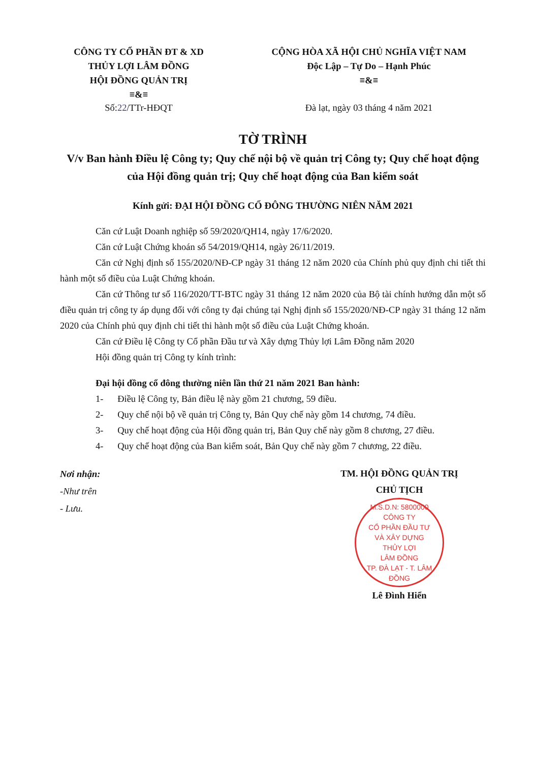CÔNG TY CỔ PHẦN ĐT & XD
THỦY LỢI LÂM ĐỒNG
HỘI ĐỒNG QUẢN TRỊ
≡&≡
CỘNG HÒA XÃ HỘI CHỦ NGHĨA VIỆT NAM
Độc Lập – Tự Do – Hạnh Phúc
≡&≡
Số:22/TTr-HĐQT Đà lạt, ngày 03 tháng 4 năm 2021
TỜ TRÌNH
V/v Ban hành Điều lệ Công ty; Quy chế nội bộ về quản trị Công ty; Quy chế hoạt động của Hội đồng quản trị; Quy chế hoạt động của Ban kiểm soát
Kính gửi: ĐẠI HỘI ĐỒNG CỔ ĐÔNG THƯỜNG NIÊN NĂM 2021
Căn cứ Luật Doanh nghiệp số 59/2020/QH14, ngày 17/6/2020.
Căn cứ Luật Chứng khoán số 54/2019/QH14, ngày 26/11/2019.
Căn cứ Nghị định số 155/2020/NĐ-CP ngày 31 tháng 12 năm 2020 của Chính phủ quy định chi tiết thi hành một số điều của Luật Chứng khoán.
Căn cứ Thông tư số 116/2020/TT-BTC ngày 31 tháng 12 năm 2020 của Bộ tài chính hướng dẫn một số điều quản trị công ty áp dụng đối với công ty đại chúng tại Nghị định số 155/2020/NĐ-CP ngày 31 tháng 12 năm 2020 của Chính phủ quy định chi tiết thi hành một số điều của Luật Chứng khoán.
Căn cứ Điều lệ Công ty Cổ phần Đầu tư và Xây dựng Thủy lợi Lâm Đồng năm 2020
Hội đồng quản trị Công ty kính trình:
Đại hội đồng cổ đông thường niên lần thứ 21 năm 2021 Ban hành:
1- Điều lệ Công ty, Bản điều lệ này gồm 21 chương, 59 điều.
2- Quy chế nội bộ về quản trị Công ty, Bản Quy chế này gồm 14 chương, 74 điều.
3- Quy chế hoạt động của Hội đồng quản trị, Bản Quy chế này gồm 8 chương, 27 điều.
4- Quy chế hoạt động của Ban kiểm soát, Bản Quy chế này gồm 7 chương, 22 điều.
Nơi nhận:
-Như trên
- Lưu.
TM. HỘI ĐỒNG QUẢN TRỊ
CHỦ TỊCH
M.S.D.N: 5800000
CÔNG TY
CỔ PHẦN ĐẦU TƯ
VÀ XÂY DỰNG
THỦY LỢI
LÂM ĐỒNG
TP. ĐÀ LẠT - T. LÂM ĐỒNG
Lê Đình Hiển